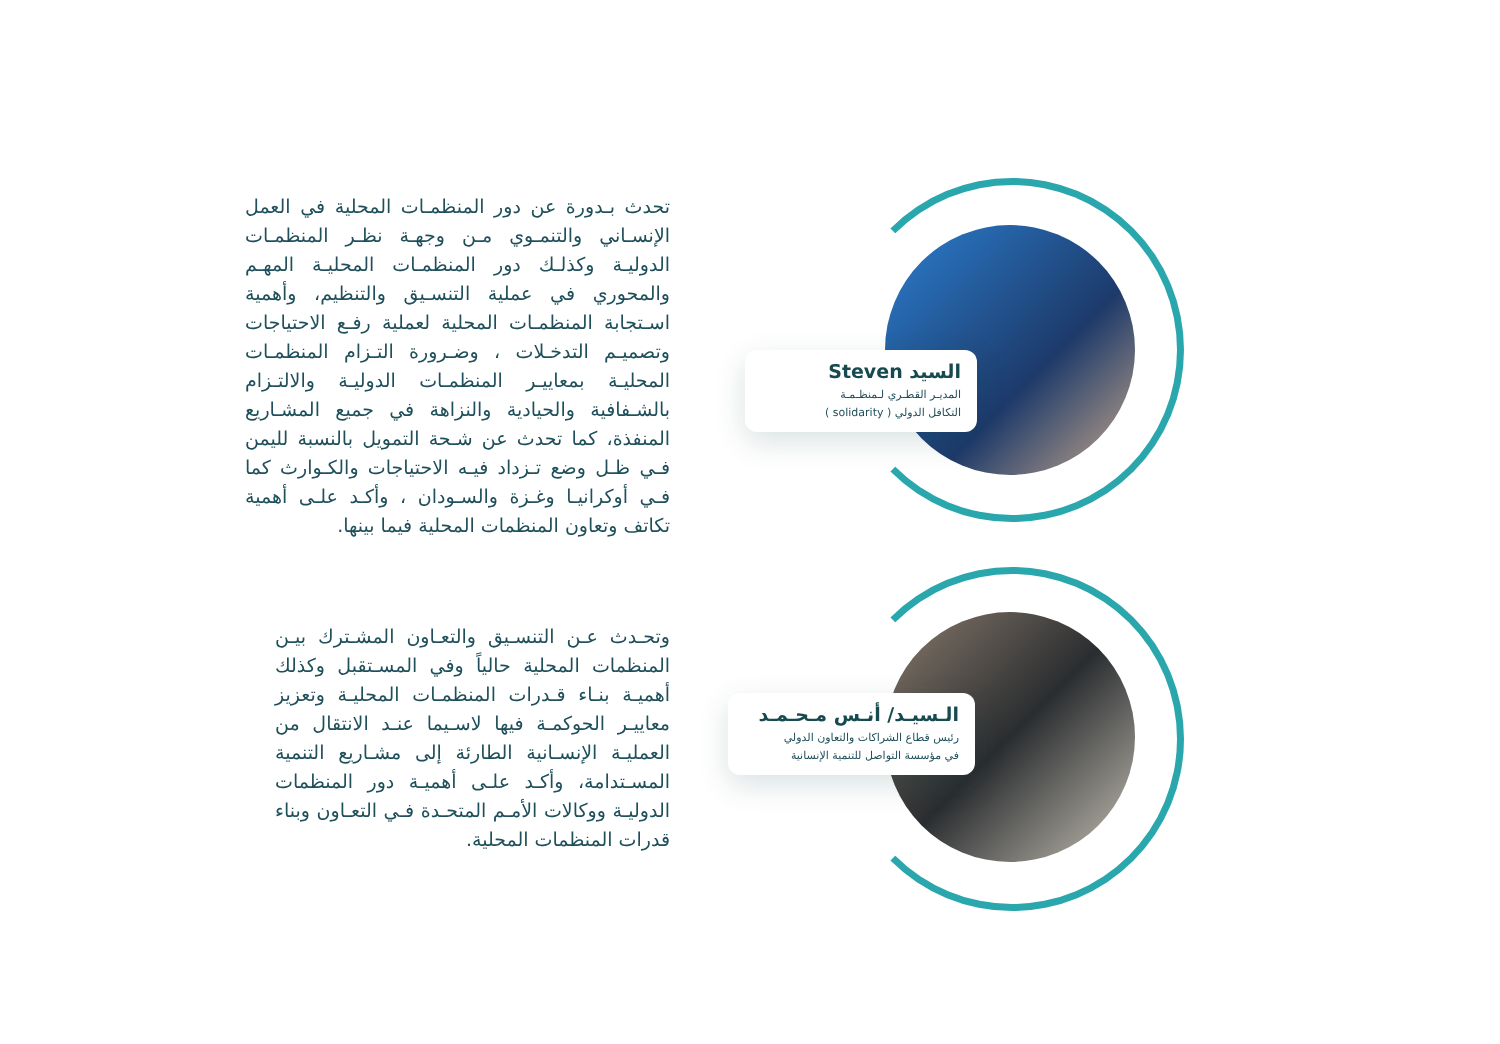تحدث بـدورة عن دور المنظمـات المحلية في العمل الإنسـاني والتنمـوي مـن وجهـة نظـر المنظمـات الدوليـة وكذلـك دور المنظمـات المحليـة المهـم والمحوري في عملية التنسـيق والتنظيم، وأهمية اسـتجابة المنظمـات المحلية لعملية رفـع الاحتياجات وتصميـم التدخـلات ، وضـرورة التـزام المنظمـات المحليـة بمعاييـر المنظمـات الدوليـة والالتـزام بالشـفافية والحيادية والنزاهة في جميع المشـاريع المنفذة، كما تحدث عن شـحة التمويل بالنسبة لليمن فـي ظـل وضع تـزداد فيـه الاحتياجات والكـوارث كما فـي أوكرانيـا وغـزة والسـودان ، وأكـد علـى أهمية تكاتف وتعاون المنظمات المحلية فيما بينها.
السيد Steven
المديـر القطـري لـمنظـمـة
التكافل الدولي ( solidarity )
وتحـدث عـن التنسـيق والتعـاون المشـترك بيـن المنظمات المحلية حالياً وفي المسـتقبل وكذلك أهميـة بنـاء قـدرات المنظمـات المحليـة وتعزيز معاييـر الحوكمـة فيها لاسـيما عنـد الانتقال من العمليـة الإنسـانية الطارئة إلى مشـاريع التنمية المسـتدامة، وأكـد علـى أهميـة دور المنظمات الدوليـة ووكالات الأمـم المتحـدة فـي التعـاون وبناء قدرات المنظمات المحلية.
الـسيـد/ أنـس مـحـمـد
رئيس قطاع الشراكات والتعاون الدولي
في مؤسسة التواصل للتنمية الإنسانية